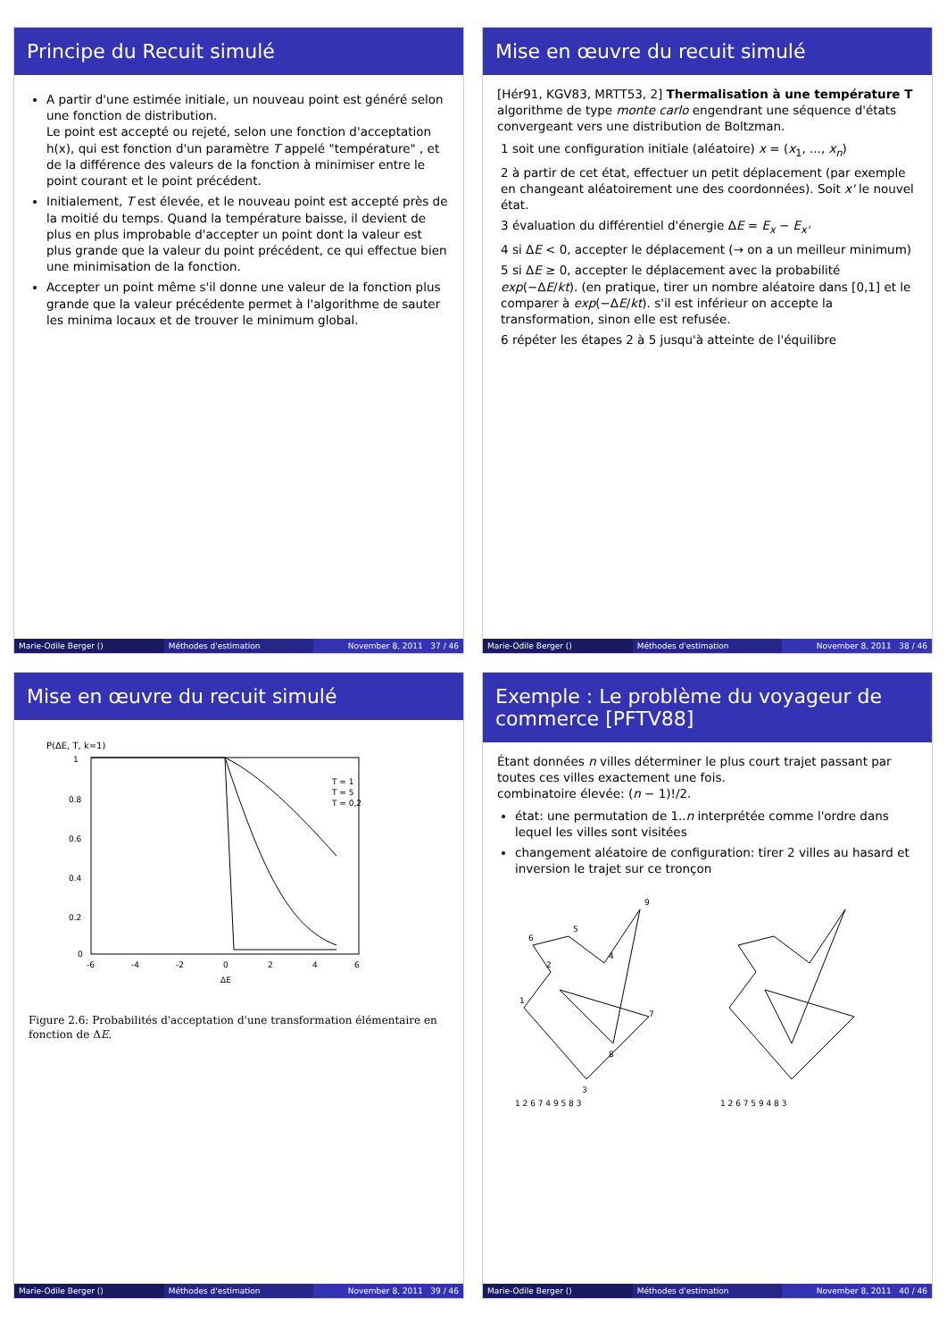Principe du Recuit simulé
A partir d'une estimée initiale, un nouveau point est généré selon une fonction de distribution.
Le point est accepté ou rejeté, selon une fonction d'acceptation h(x), qui est fonction d'un paramètre T appelé "température" , et de la différence des valeurs de la fonction à minimiser entre le point courant et le point précédent.
Initialement, T est élevée, et le nouveau point est accepté près de la moitié du temps. Quand la température baisse, il devient de plus en plus improbable d'accepter un point dont la valeur est plus grande que la valeur du point précédent, ce qui effectue bien une minimisation de la fonction.
Accepter un point même s'il donne une valeur de la fonction plus grande que la valeur précédente permet à l'algorithme de sauter les minima locaux et de trouver le minimum global.
Marie-Odile Berger () Méthodes d'estimation November 8, 2011 37 / 46
Mise en œuvre du recuit simulé
[Hér91, KGV83, MRTT53, 2] Thermalisation à une température T algorithme de type monte carlo engendrant une séquence d'états convergeant vers une distribution de Boltzman.
1 soit une configuration initiale (aléatoire) x = (x<sub>1</sub>, ..., x<sub>n</sub>)
2 à partir de cet état, effectuer un petit déplacement (par exemple en changeant aléatoirement une des coordonnées). Soit x' le nouvel état.
3 évaluation du différentiel d'énergie ΔE = E<sub>x</sub> − E<sub>x'</sub>
4 si ΔE < 0, accepter le déplacement (→ on a un meilleur minimum)
5 si ΔE ≥ 0, accepter le déplacement avec la probabilité exp(−ΔE/kt). (en pratique, tirer un nombre aléatoire dans [0,1] et le comparer à exp(−ΔE/kt). s'il est inférieur on accepte la transformation, sinon elle est refusée.
6 répéter les étapes 2 à 5 jusqu'à atteinte de l'équilibre
Marie-Odile Berger () Méthodes d'estimation November 8, 2011 38 / 46
Mise en œuvre du recuit simulé
P(ΔE, T, k=1)
1
0.8
0.6
0.4
0.2
0
-6
-4
-2
0
2
4
6
ΔE
T = 1
T = 5
T = 0,2
Figure 2.6: Probabilités d'acceptation d'une transformation élémentaire en fonction de ΔE.
Marie-Odile Berger () Méthodes d'estimation November 8, 2011 39 / 46
Exemple : Le problème du voyageur de commerce [PFTV88]
Étant données n villes déterminer le plus court trajet passant par toutes ces villes exactement une fois.
combinatoire élevée: (n − 1)!/2.
état: une permutation de 1..n interprétée comme l'ordre dans lequel les villes sont visitées
changement aléatoire de configuration: tirer 2 villes au hasard et inversion le trajet sur ce tronçon
1
2
6
5
4
9
8
7
3
1 2 6 7 4 9 5 8 3
1 2 6 7 5 9 4 8 3
Marie-Odile Berger () Méthodes d'estimation November 8, 2011 40 / 46